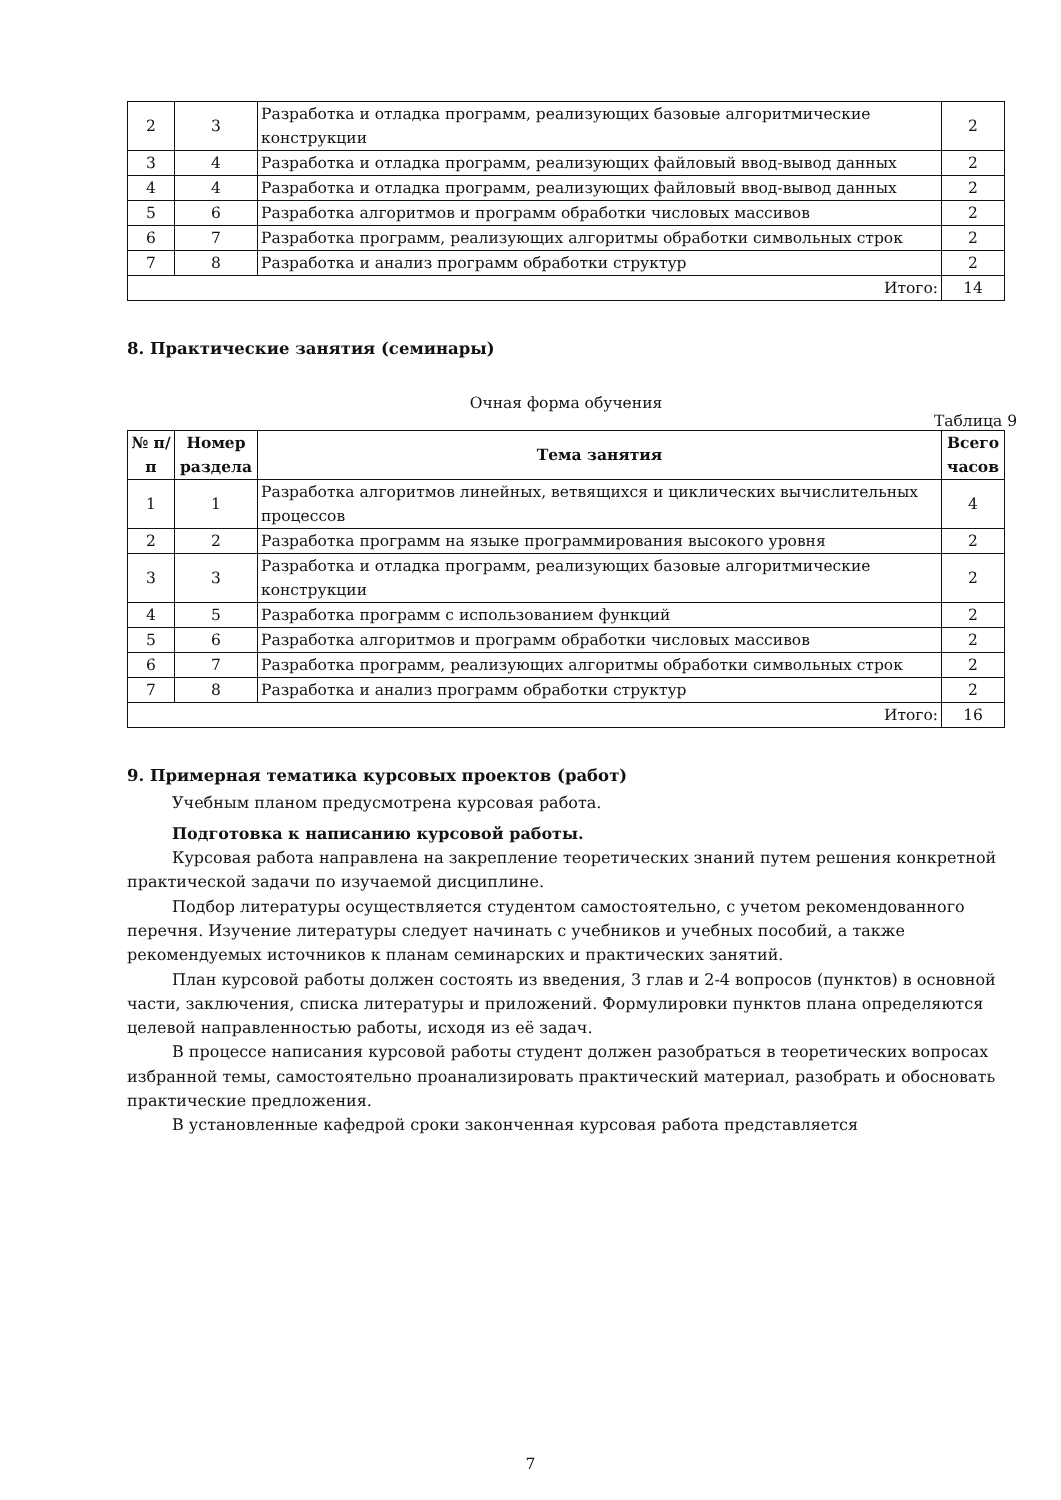| 2 | 3 | Разработка и отладка программ, реализующих базовые алгоритмические конструкции | 2 |
| 3 | 4 | Разработка и отладка программ, реализующих файловый ввод-вывод данных | 2 |
| 4 | 4 | Разработка и отладка программ, реализующих файловый ввод-вывод данных | 2 |
| 5 | 6 | Разработка алгоритмов и программ обработки числовых массивов | 2 |
| 6 | 7 | Разработка программ, реализующих алгоритмы обработки символьных строк | 2 |
| 7 | 8 | Разработка и анализ программ обработки структур | 2 |
| Итого: | | | 14 |
8. Практические занятия (семинары)
Очная форма обучения
Таблица 9
| № п/п | Номер раздела | Тема занятия | Всего часов |
| --- | --- | --- | --- |
| 1 | 1 | Разработка алгоритмов линейных, ветвящихся и циклических вычислительных процессов | 4 |
| 2 | 2 | Разработка программ на языке программирования высокого уровня | 2 |
| 3 | 3 | Разработка и отладка программ, реализующих базовые алгоритмические конструкции | 2 |
| 4 | 5 | Разработка программ с использованием функций | 2 |
| 5 | 6 | Разработка алгоритмов и программ обработки числовых массивов | 2 |
| 6 | 7 | Разработка программ, реализующих алгоритмы обработки символьных строк | 2 |
| 7 | 8 | Разработка и анализ программ обработки структур | 2 |
| Итого: | | | 16 |
9. Примерная тематика курсовых проектов (работ)
Учебным планом предусмотрена курсовая работа.
Подготовка к написанию курсовой работы.
Курсовая работа направлена на закрепление теоретических знаний путем решения конкретной практической задачи по изучаемой дисциплине.
Подбор литературы осуществляется студентом самостоятельно, с учетом рекомендованного перечня. Изучение литературы следует начинать с учебников и учебных пособий, а также рекомендуемых источников к планам семинарских и практических занятий.
План курсовой работы должен состоять из введения, 3 глав и 2-4 вопросов (пунктов) в основной части, заключения, списка литературы и приложений. Формулировки пунктов плана определяются целевой направленностью работы, исходя из её задач.
В процессе написания курсовой работы студент должен разобраться в теоретических вопросах избранной темы, самостоятельно проанализировать практический материал, разобрать и обосновать практические предложения.
В установленные кафедрой сроки законченная курсовая работа представляется
7